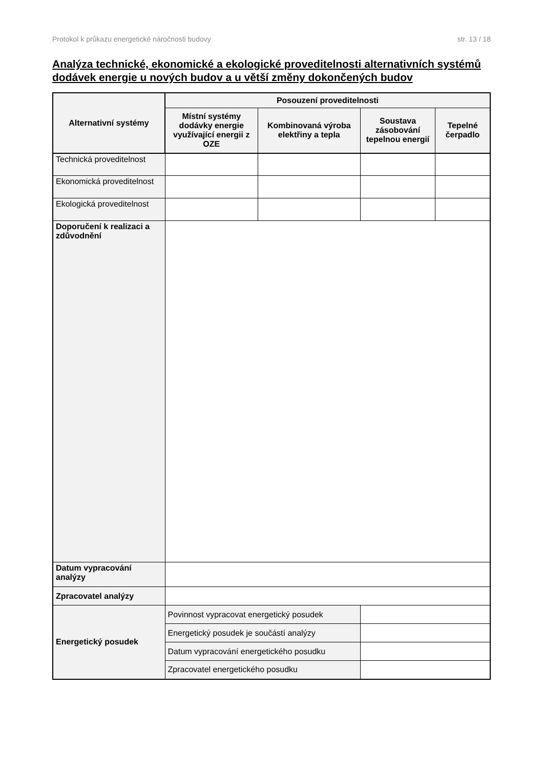Protokol k průkazu energetické náročnosti budovy str. 13 / 18
Analýza technické, ekonomické a ekologické proveditelnosti alternativních systémů dodávek energie u nových budov a u větší změny dokončených budov
| Alternativní systémy | Posouzení proveditelnosti | | | | |
| --- | --- | --- | --- | --- | --- |
| | Místní systémy dodávky energie využívající energii z OZE | Kombinovaná výroba elektřiny a tepla | | Soustava zásobování tepelnou energií | Tepelné čerpadlo |
| Technická proveditelnost | | | | | |
| Ekonomická proveditelnost | | | | | |
| Ekologická proveditelnost | | | | | |
| Doporučení k realizaci a zdůvodnění | | | | | |
| Datum vypracování analýzy | | | | | |
| Zpracovatel analýzy | | | | | |
| Energetický posudek | Povinnost vypracovat energetický posudek | | | | |
| | Energetický posudek je součástí analýzy | | | | |
| | Datum vypracování energetického posudku | | | | |
| | Zpracovatel energetického posudku | | | | |